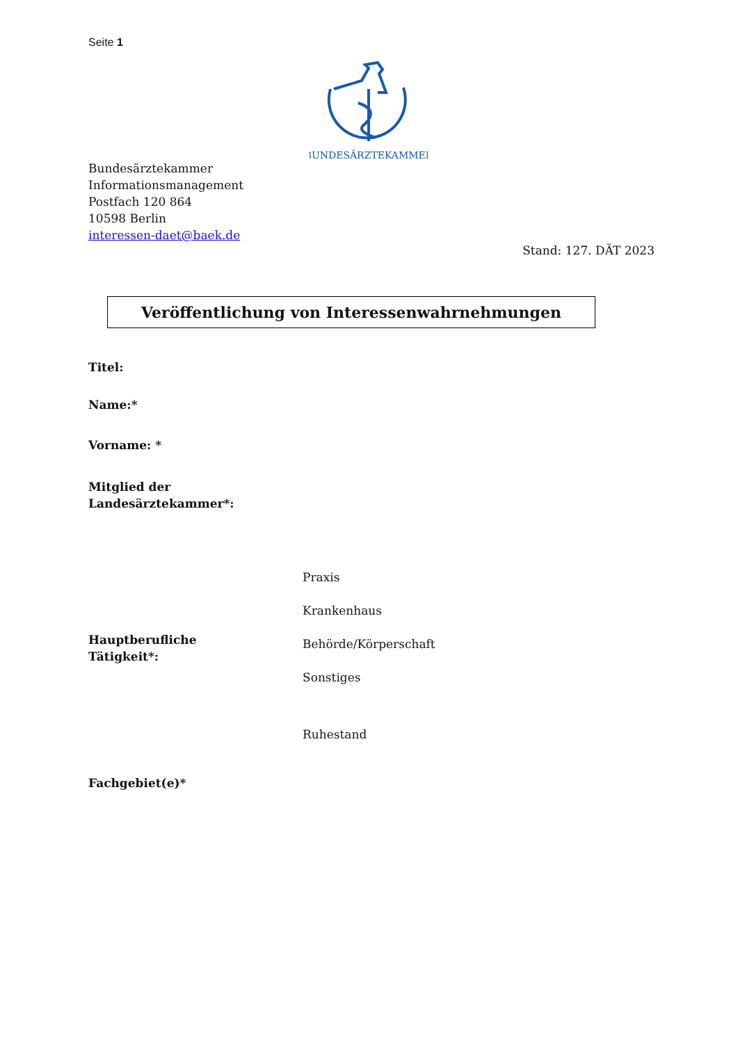Seite 1
BUNDESÄRZTEKAMMER
Bundesärztekammer
Informationsmanagement
Postfach 120 864
10598 Berlin
interessen-daet@baek.de
Stand: 127. DÄT 2023
Veröffentlichung von Interessenwahrnehmungen
Titel:
Name:*
Vorname: *
Mitglied der
Landesärztekammer*:
Praxis
Krankenhaus
Hauptberufliche
Tätigkeit*:
Behörde/Körperschaft
Sonstiges
Ruhestand
Fachgebiet(e)*